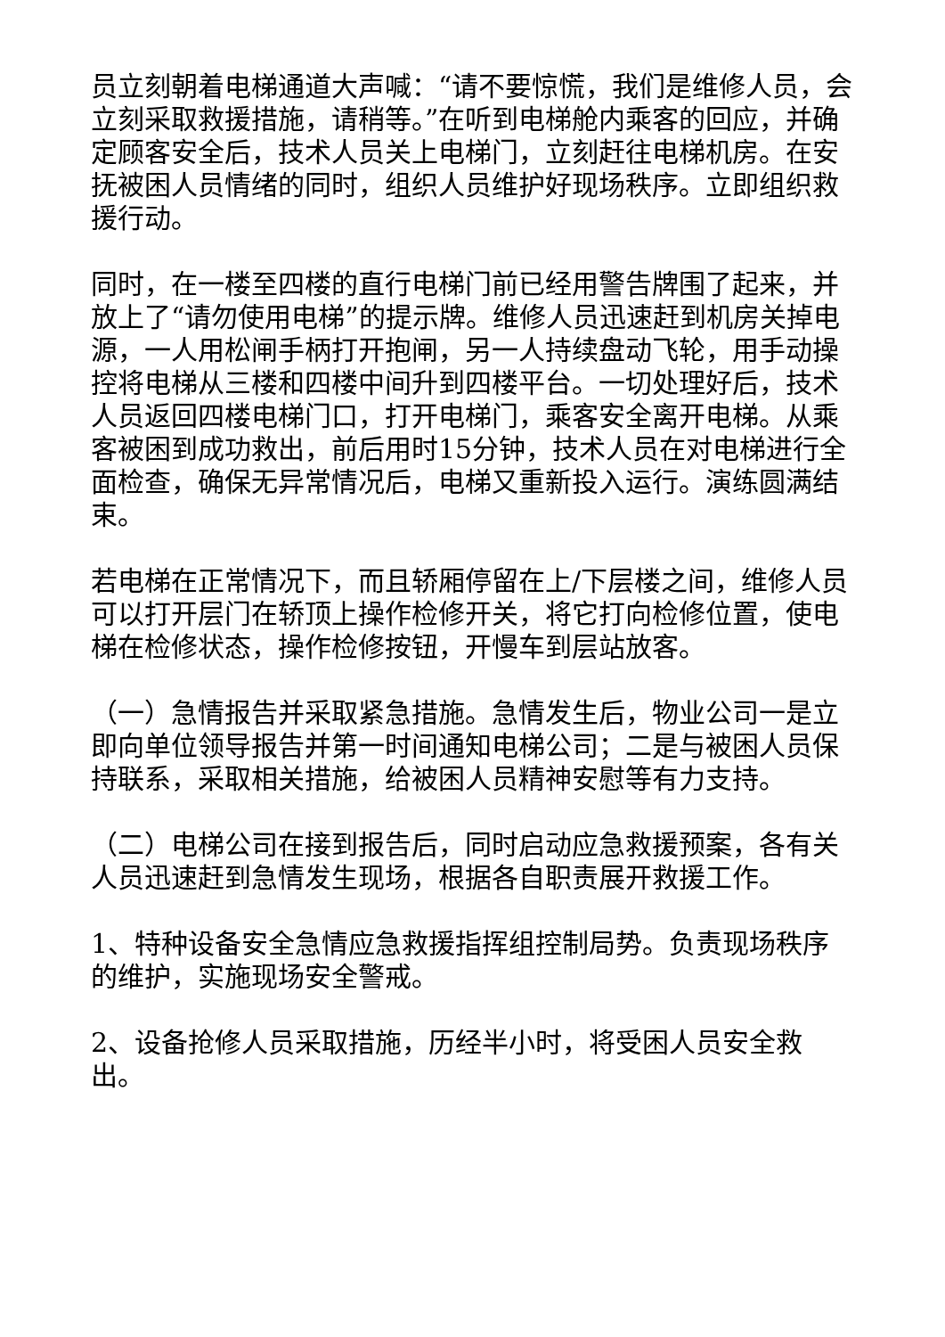员立刻朝着电梯通道大声喊：“请不要惊慌，我们是维修人员，会立刻采取救援措施，请稍等。”在听到电梯舱内乘客的回应，并确定顾客安全后，技术人员关上电梯门，立刻赶往电梯机房。在安抚被困人员情绪的同时，组织人员维护好现场秩序。立即组织救援行动。
同时，在一楼至四楼的直行电梯门前已经用警告牌围了起来，并放上了“请勿使用电梯”的提示牌。维修人员迅速赶到机房关掉电源，一人用松闸手柄打开抱闸，另一人持续盘动飞轮，用手动操控将电梯从三楼和四楼中间升到四楼平台。一切处理好后，技术人员返回四楼电梯门口，打开电梯门，乘客安全离开电梯。从乘客被困到成功救出，前后用时15分钟，技术人员在对电梯进行全面检查，确保无异常情况后，电梯又重新投入运行。演练圆满结束。
若电梯在正常情况下，而且轿厢停留在上/下层楼之间，维修人员可以打开层门在轿顶上操作检修开关，将它打向检修位置，使电梯在检修状态，操作检修按钮，开慢车到层站放客。
（一）急情报告并采取紧急措施。急情发生后，物业公司一是立即向单位领导报告并第一时间通知电梯公司；二是与被困人员保持联系，采取相关措施，给被困人员精神安慰等有力支持。
（二）电梯公司在接到报告后，同时启动应急救援预案，各有关人员迅速赶到急情发生现场，根据各自职责展开救援工作。
1、特种设备安全急情应急救援指挥组控制局势。负责现场秩序的维护，实施现场安全警戒。
2、设备抢修人员采取措施，历经半小时，将受困人员安全救出。